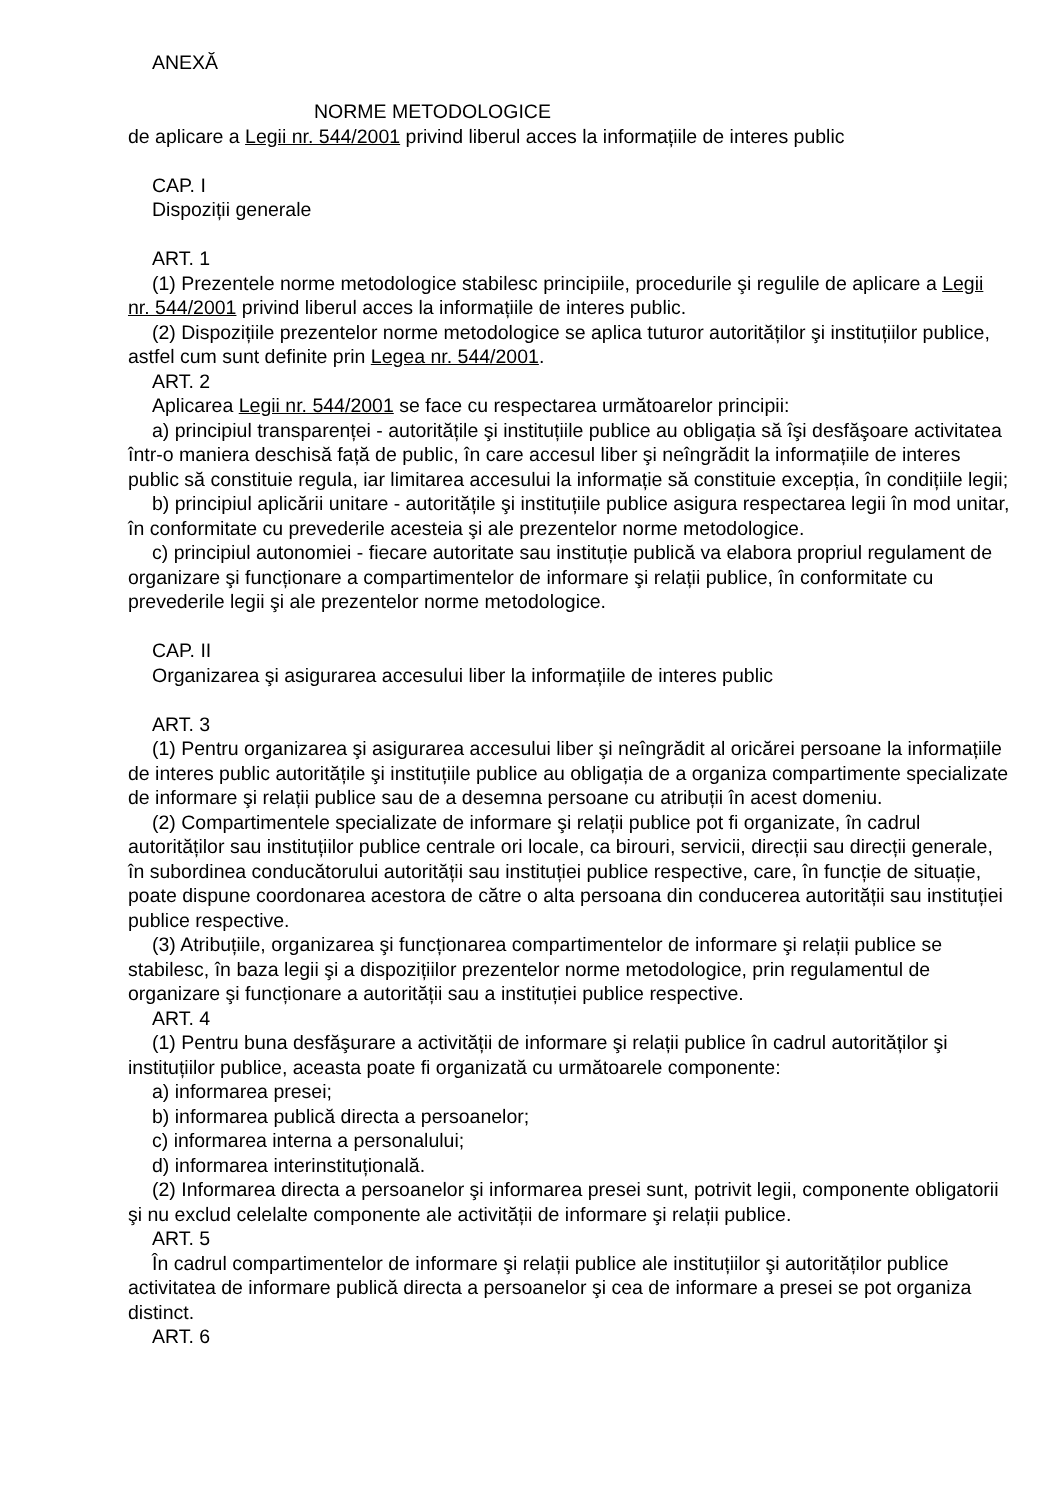ANEXĂ
NORME METODOLOGICE
de aplicare a Legii nr. 544/2001 privind liberul acces la informațiile de interes public
CAP. I
Dispoziții generale
ART. 1
(1) Prezentele norme metodologice stabilesc principiile, procedurile şi regulile de aplicare a Legii nr. 544/2001 privind liberul acces la informațiile de interes public.
(2) Dispozițiile prezentelor norme metodologice se aplica tuturor autorităților şi instituțiilor publice, astfel cum sunt definite prin Legea nr. 544/2001.
ART. 2
Aplicarea Legii nr. 544/2001 se face cu respectarea următoarelor principii:
a) principiul transparenței - autoritățile şi instituțiile publice au obligația să îşi desfăşoare activitatea într-o maniera deschisă față de public, în care accesul liber şi neîngrădit la informațiile de interes public să constituie regula, iar limitarea accesului la informație să constituie excepția, în condițiile legii;
b) principiul aplicării unitare - autoritățile şi instituțiile publice asigura respectarea legii în mod unitar, în conformitate cu prevederile acesteia şi ale prezentelor norme metodologice.
c) principiul autonomiei - fiecare autoritate sau instituție publică va elabora propriul regulament de organizare şi funcționare a compartimentelor de informare şi relații publice, în conformitate cu prevederile legii şi ale prezentelor norme metodologice.
CAP. II
Organizarea şi asigurarea accesului liber la informațiile de interes public
ART. 3
(1) Pentru organizarea şi asigurarea accesului liber şi neîngrădit al oricărei persoane la informațiile de interes public autoritățile şi instituțiile publice au obligația de a organiza compartimente specializate de informare şi relații publice sau de a desemna persoane cu atribuții în acest domeniu.
(2) Compartimentele specializate de informare şi relații publice pot fi organizate, în cadrul autorităților sau instituțiilor publice centrale ori locale, ca birouri, servicii, direcții sau direcții generale, în subordinea conducătorului autorității sau instituției publice respective, care, în funcție de situație, poate dispune coordonarea acestora de către o alta persoana din conducerea autorității sau instituției publice respective.
(3) Atribuțiile, organizarea şi funcționarea compartimentelor de informare şi relații publice se stabilesc, în baza legii şi a dispozițiilor prezentelor norme metodologice, prin regulamentul de organizare şi funcționare a autorității sau a instituției publice respective.
ART. 4
(1) Pentru buna desfăşurare a activității de informare şi relații publice în cadrul autorităților şi instituțiilor publice, aceasta poate fi organizată cu următoarele componente:
a) informarea presei;
b) informarea publică directa a persoanelor;
c) informarea interna a personalului;
d) informarea interinstituțională.
(2) Informarea directa a persoanelor şi informarea presei sunt, potrivit legii, componente obligatorii şi nu exclud celelalte componente ale activității de informare şi relații publice.
ART. 5
În cadrul compartimentelor de informare şi relații publice ale instituțiilor şi autorităților publice activitatea de informare publică directa a persoanelor şi cea de informare a presei se pot organiza distinct.
ART. 6